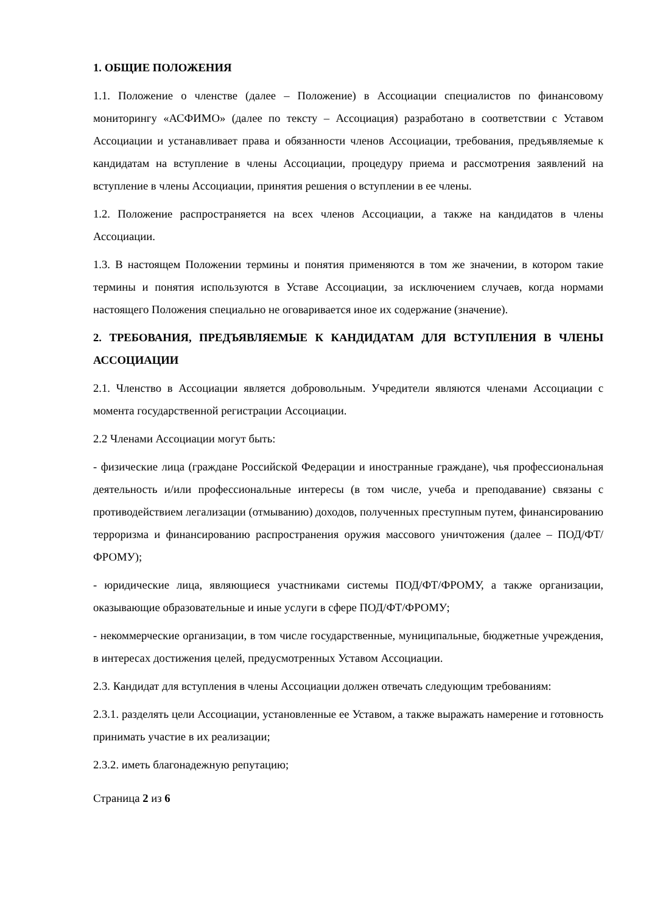1. ОБЩИЕ ПОЛОЖЕНИЯ
1.1. Положение о членстве (далее – Положение) в Ассоциации специалистов по финансовому мониторингу «АСФИМО» (далее по тексту – Ассоциация) разработано в соответствии с Уставом Ассоциации и устанавливает права и обязанности членов Ассоциации, требования, предъявляемые к кандидатам на вступление в члены Ассоциации, процедуру приема и рассмотрения заявлений на вступление в члены Ассоциации, принятия решения о вступлении в ее члены.
1.2. Положение распространяется на всех членов Ассоциации, а также на кандидатов в члены Ассоциации.
1.3. В настоящем Положении термины и понятия применяются в том же значении, в котором такие термины и понятия используются в Уставе Ассоциации, за исключением случаев, когда нормами настоящего Положения специально не оговаривается иное их содержание (значение).
2. ТРЕБОВАНИЯ, ПРЕДЪЯВЛЯЕМЫЕ К КАНДИДАТАМ ДЛЯ ВСТУПЛЕНИЯ В ЧЛЕНЫ АССОЦИАЦИИ
2.1. Членство в Ассоциации является добровольным. Учредители являются членами Ассоциации с момента государственной регистрации Ассоциации.
2.2 Членами Ассоциации могут быть:
- физические лица (граждане Российской Федерации и иностранные граждане), чья профессиональная деятельность и/или профессиональные интересы (в том числе, учеба и преподавание) связаны с противодействием легализации (отмыванию) доходов, полученных преступным путем, финансированию терроризма и финансированию распространения оружия массового уничтожения (далее – ПОД/ФТ/ФРОМУ);
- юридические лица, являющиеся участниками системы ПОД/ФТ/ФРОМУ, а также организации, оказывающие образовательные и иные услуги в сфере ПОД/ФТ/ФРОМУ;
- некоммерческие организации, в том числе государственные, муниципальные, бюджетные учреждения, в интересах достижения целей, предусмотренных Уставом Ассоциации.
2.3. Кандидат для вступления в члены Ассоциации должен отвечать следующим требованиям:
2.3.1. разделять цели Ассоциации, установленные ее Уставом, а также выражать намерение и готовность принимать участие в их реализации;
2.3.2. иметь благонадежную репутацию;
Страница 2 из 6